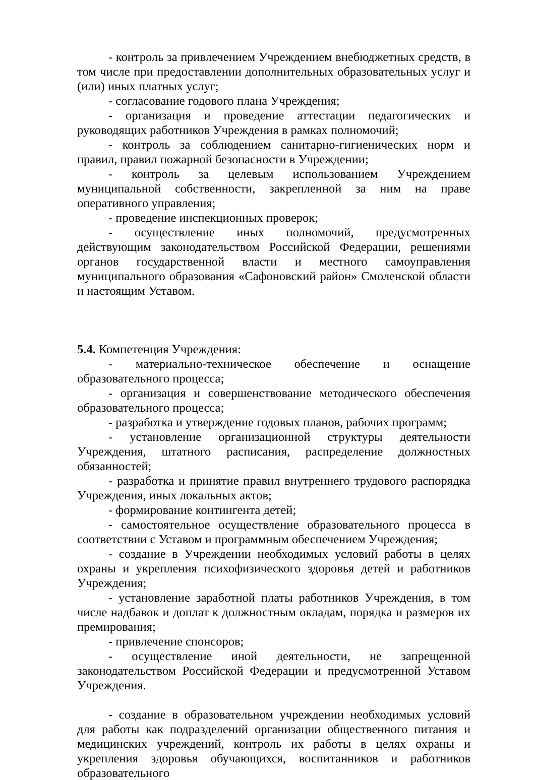- контроль за привлечением Учреждением внебюджетных средств, в том числе при предоставлении дополнительных образовательных услуг и (или) иных платных услуг;
- согласование годового плана Учреждения;
- организация и проведение аттестации педагогических и руководящих работников Учреждения в рамках полномочий;
- контроль за соблюдением санитарно-гигиенических норм и правил, правил пожарной безопасности в Учреждении;
- контроль за целевым использованием Учреждением муниципальной собственности, закрепленной за ним на праве оперативного управления;
- проведение инспекционных проверок;
- осуществление иных полномочий, предусмотренных действующим законодательством Российской Федерации, решениями органов государственной власти и местного самоуправления муниципального образования «Сафоновский район» Смоленской области и настоящим Уставом.
5.4. Компетенция Учреждения:
- материально-техническое обеспечение и оснащение образовательного процесса;
- организация и совершенствование методического обеспечения образовательного процесса;
- разработка и утверждение годовых планов, рабочих программ;
- установление организационной структуры деятельности Учреждения, штатного расписания, распределение должностных обязанностей;
- разработка и принятие правил внутреннего трудового распорядка Учреждения, иных локальных актов;
- формирование контингента детей;
- самостоятельное осуществление образовательного процесса в соответствии с Уставом и программным обеспечением Учреждения;
- создание в Учреждении необходимых условий работы в целях охраны и укрепления психофизического здоровья детей и работников Учреждения;
- установление заработной платы работников Учреждения, в том числе надбавок и доплат к должностным окладам, порядка и размеров их премирования;
- привлечение спонсоров;
- осуществление иной деятельности, не запрещенной законодательством Российской Федерации и предусмотренной Уставом Учреждения.
- создание в образовательном учреждении необходимых условий для работы как подразделений организации общественного питания и медицинских учреждений, контроль их работы в целях охраны и укрепления здоровья обучающихся, воспитанников и работников образовательного